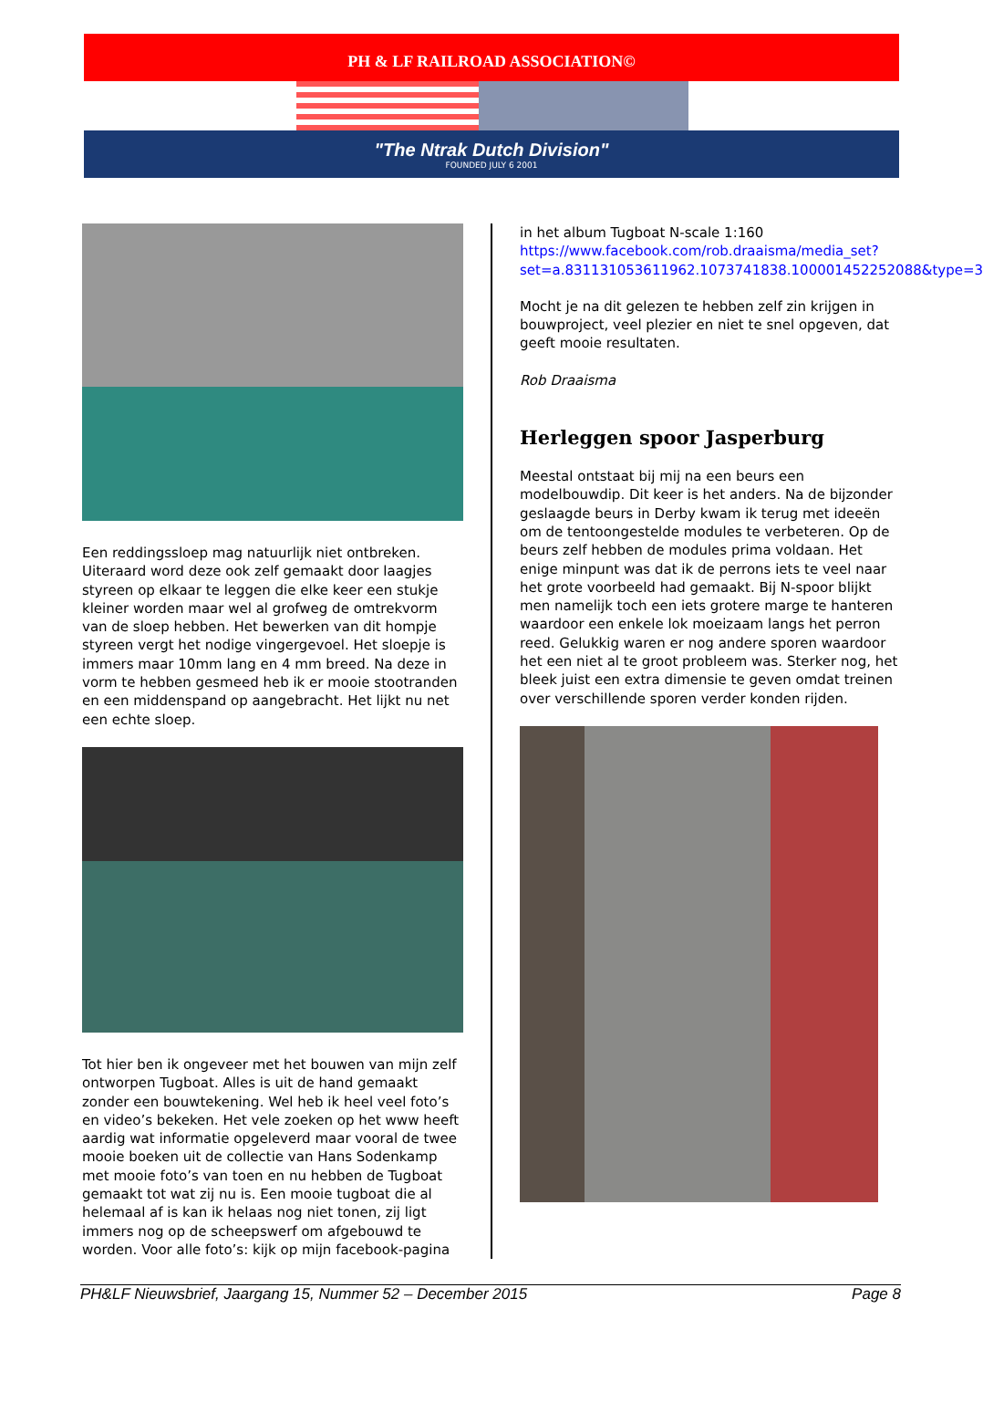PH & LF RAILROAD ASSOCIATION©
"The Ntrak Dutch Division"
FOUNDED JULY 6 2001
Een reddingssloep mag natuurlijk niet ontbreken. Uiteraard word deze ook zelf gemaakt door laagjes styreen op elkaar te leggen die elke keer een stukje kleiner worden maar wel al grofweg de omtrekvorm van de sloep hebben. Het bewerken van dit hompje styreen vergt het nodige vingergevoel. Het sloepje is immers maar 10mm lang en 4 mm breed. Na deze in vorm te hebben gesmeed heb ik er mooie stootranden en een middenspand op aangebracht. Het lijkt nu net een echte sloep.
Tot hier ben ik ongeveer met het bouwen van mijn zelf ontworpen Tugboat. Alles is uit de hand gemaakt zonder een bouwtekening. Wel heb ik heel veel foto’s en video’s bekeken. Het vele zoeken op het www heeft aardig wat informatie opgeleverd maar vooral de twee mooie boeken uit de collectie van Hans Sodenkamp met mooie foto’s van toen en nu hebben de Tugboat gemaakt tot wat zij nu is. Een mooie tugboat die al helemaal af is kan ik helaas nog niet tonen, zij ligt immers nog op de scheepswerf om afgebouwd te worden. Voor alle foto’s: kijk op mijn facebook-pagina
in het album Tugboat N-scale 1:160
https://www.facebook.com/rob.draaisma/media_set?set=a.831131053611962.1073741838.100001452252088&type=3
Mocht je na dit gelezen te hebben zelf zin krijgen in bouwproject, veel plezier en niet te snel opgeven, dat geeft mooie resultaten.
Rob Draaisma
Herleggen spoor Jasperburg
Meestal ontstaat bij mij na een beurs een modelbouwdip. Dit keer is het anders. Na de bijzonder geslaagde beurs in Derby kwam ik terug met ideeën om de tentoongestelde modules te verbeteren. Op de beurs zelf hebben de modules prima voldaan. Het enige minpunt was dat ik de perrons iets te veel naar het grote voorbeeld had gemaakt. Bij N-spoor blijkt men namelijk toch een iets grotere marge te hanteren waardoor een enkele lok moeizaam langs het perron reed. Gelukkig waren er nog andere sporen waardoor het een niet al te groot probleem was. Sterker nog, het bleek juist een extra dimensie te geven omdat treinen over verschillende sporen verder konden rijden.
PH&LF Nieuwsbrief, Jaargang 15, Nummer 52 – December 2015 Page 8